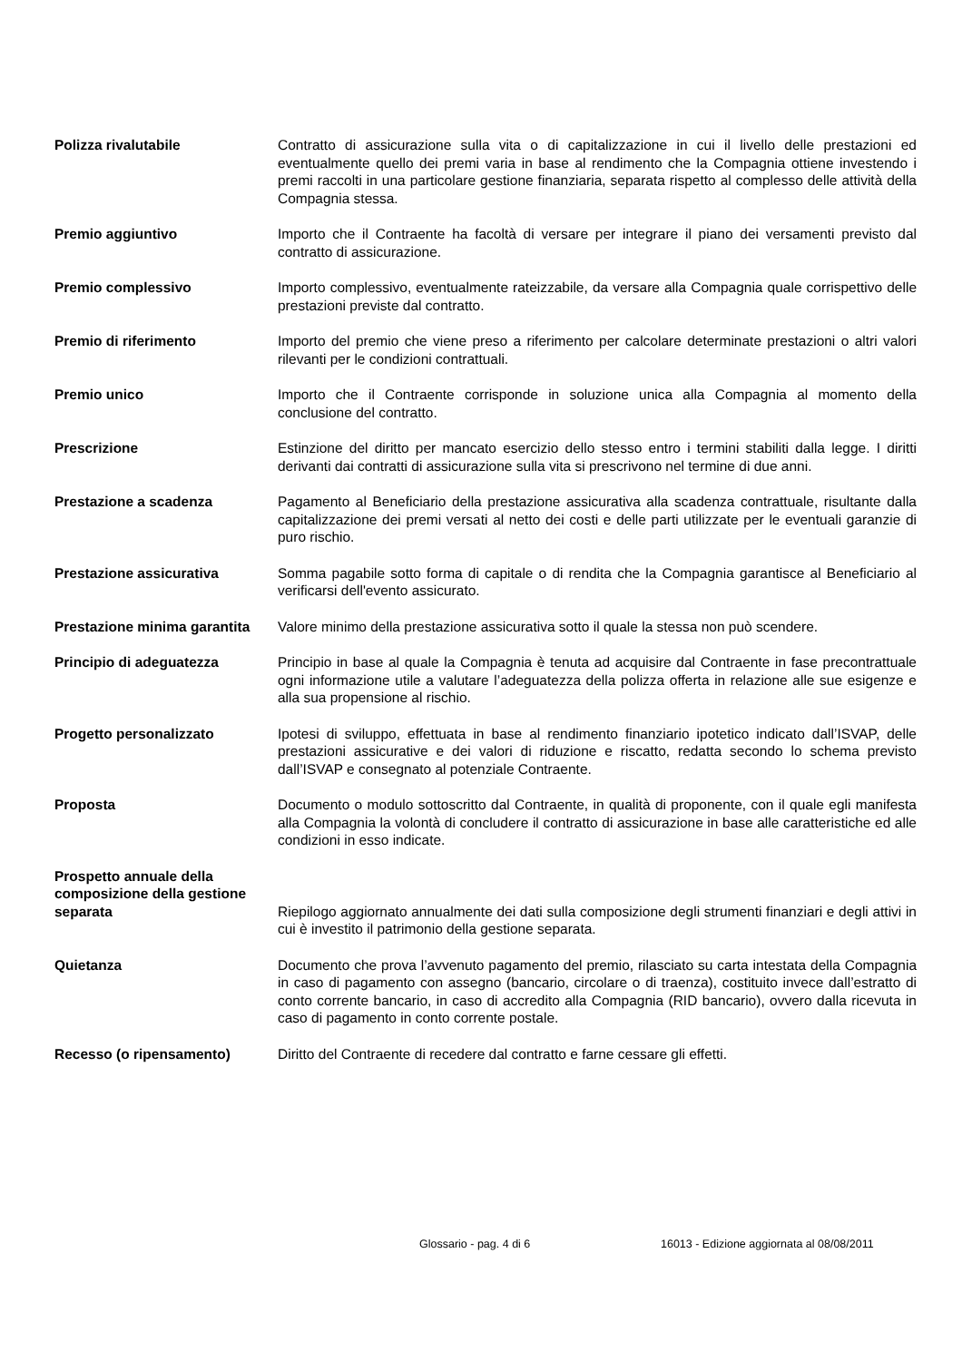Polizza rivalutabile Contratto di assicurazione sulla vita o di capitalizzazione in cui il livello delle prestazioni ed eventualmente quello dei premi varia in base al rendimento che la Compagnia ottiene investendo i premi raccolti in una particolare gestione finanziaria, separata rispetto al complesso delle attività della Compagnia stessa.
Premio aggiuntivo Importo che il Contraente ha facoltà di versare per integrare il piano dei versamenti previsto dal contratto di assicurazione.
Premio complessivo Importo complessivo, eventualmente rateizzabile, da versare alla Compagnia quale corrispettivo delle prestazioni previste dal contratto.
Premio di riferimento Importo del premio che viene preso a riferimento per calcolare determinate prestazioni o altri valori rilevanti per le condizioni contrattuali.
Premio unico Importo che il Contraente corrisponde in soluzione unica alla Compagnia al momento della conclusione del contratto.
Prescrizione Estinzione del diritto per mancato esercizio dello stesso entro i termini stabiliti dalla legge. I diritti derivanti dai contratti di assicurazione sulla vita si prescrivono nel termine di due anni.
Prestazione a scadenza Pagamento al Beneficiario della prestazione assicurativa alla scadenza contrattuale, risultante dalla capitalizzazione dei premi versati al netto dei costi e delle parti utilizzate per le eventuali garanzie di puro rischio.
Prestazione assicurativa Somma pagabile sotto forma di capitale o di rendita che la Compagnia garantisce al Beneficiario al verificarsi dell'evento assicurato.
Prestazione minima garantita
Valore minimo della prestazione assicurativa sotto il quale la stessa non può scendere.
Principio di adeguatezza Principio in base al quale la Compagnia è tenuta ad acquisire dal Contraente in fase precontrattuale ogni informazione utile a valutare l’adeguatezza della polizza offerta in relazione alle sue esigenze e alla sua propensione al rischio.
Progetto personalizzato Ipotesi di sviluppo, effettuata in base al rendimento finanziario ipotetico indicato dall’ISVAP, delle prestazioni assicurative e dei valori di riduzione e riscatto, redatta secondo lo schema previsto dall’ISVAP e consegnato al potenziale Contraente.
Proposta Documento o modulo sottoscritto dal Contraente, in qualità di proponente, con il quale egli manifesta alla Compagnia la volontà di concludere il contratto di assicurazione in base alle caratteristiche ed alle condizioni in esso indicate.
Prospetto annuale della composizione della gestione separata
Riepilogo aggiornato annualmente dei dati sulla composizione degli strumenti finanziari e degli attivi in cui è investito il patrimonio della gestione separata.
Quietanza Documento che prova l’avvenuto pagamento del premio, rilasciato su carta intestata della Compagnia in caso di pagamento con assegno (bancario, circolare o di traenza), costituito invece dall’estratto di conto corrente bancario, in caso di accredito alla Compagnia (RID bancario), ovvero dalla ricevuta in caso di pagamento in conto corrente postale.
Recesso (o ripensamento) Diritto del Contraente di recedere dal contratto e farne cessare gli effetti.
Glossario - pag. 4 di 6 16013 - Edizione aggiornata al 08/08/2011